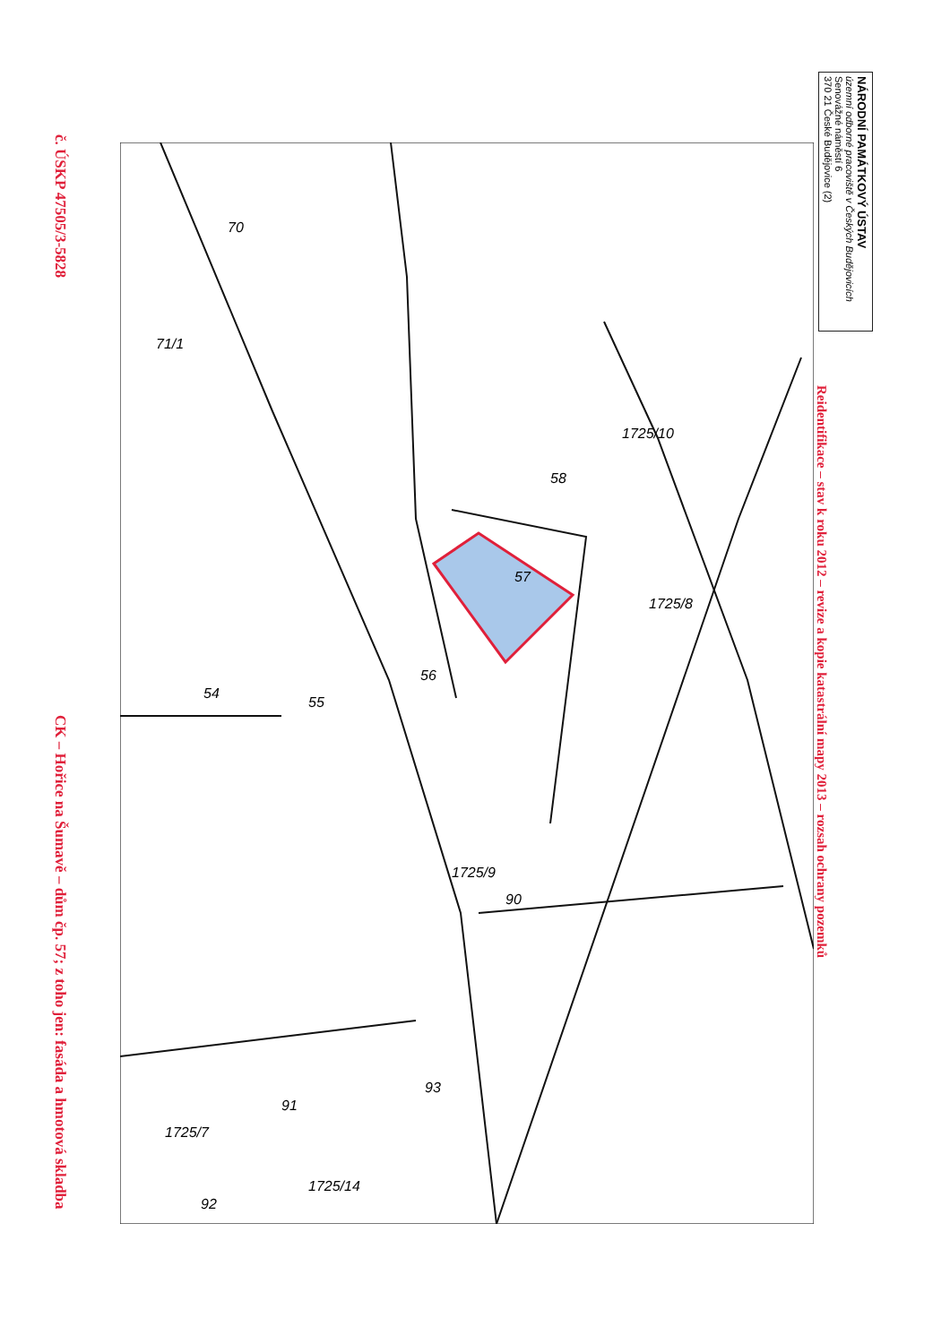č. ÚSKP 47505/3-5828
CK – Hořice na Šumavě – dům čp. 57; z toho jen: fasáda a hmotová skladba
54
55
56
57
58
70
71/1
1725/10
1725/8
90
1725/9
93
91
1725/7
1725/14
92
NÁRODNÍ PAMÁTKOVÝ ÚSTAV
územní odborné pracoviště v Českých Budějovicích
Senovážné náměstí 6
370 21 České Budějovice (2)
Reidentifikace – stav k roku 2012 – revize a kopie katastrální mapy 2013 – rozsah ochrany pozemků